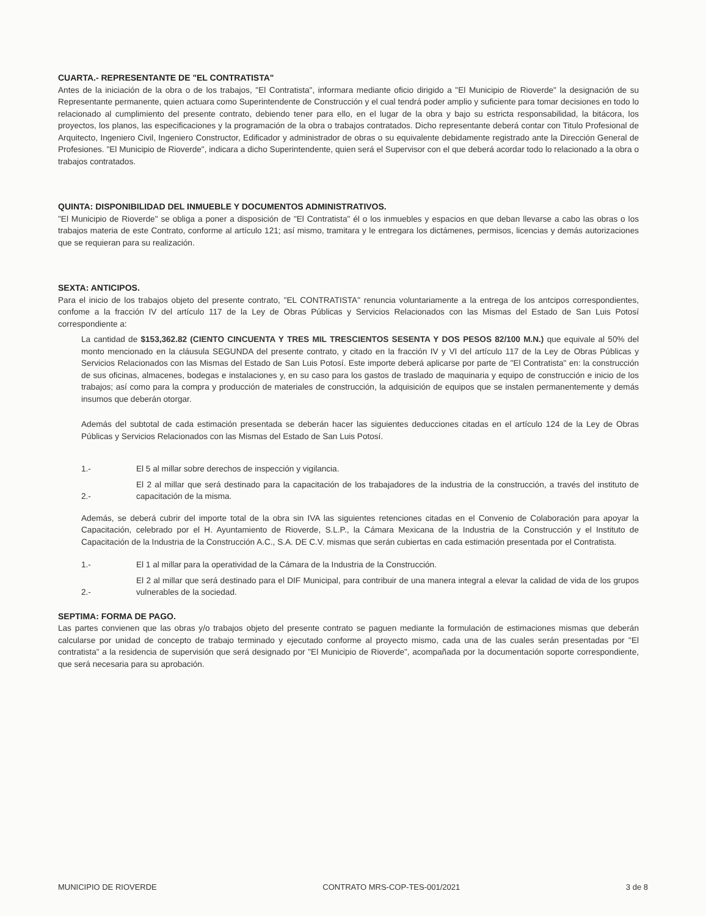CUARTA.- REPRESENTANTE DE "EL CONTRATISTA"
Antes de la iniciación de la obra o de los trabajos, "El Contratista", informara mediante oficio dirigido a "El Municipio de Rioverde" la designación de su Representante permanente, quien actuara como Superintendente de Construcción y el cual tendrá poder amplio y suficiente para tomar decisiones en todo lo relacionado al cumplimiento del presente contrato, debiendo tener para ello, en el lugar de la obra y bajo su estricta responsabilidad, la bitácora, los proyectos, los planos, las especificaciones y la programación de la obra o trabajos contratados. Dicho representante deberá contar con Titulo Profesional de Arquitecto, Ingeniero Civil, Ingeniero Constructor, Edificador y administrador de obras o su equivalente debidamente registrado ante la Dirección General de Profesiones. "El Municipio de Rioverde", indicara a dicho Superintendente, quien será el Supervisor con el que deberá acordar todo lo relacionado a la obra o trabajos contratados.
QUINTA: DISPONIBILIDAD DEL INMUEBLE Y DOCUMENTOS ADMINISTRATIVOS.
"El Municipio de Rioverde" se obliga a poner a disposición de "El Contratista" él o los inmuebles y espacios en que deban llevarse a cabo las obras o los trabajos materia de este Contrato, conforme al artículo 121; así mismo, tramitara y le entregara los dictámenes, permisos, licencias y demás autorizaciones que se requieran para su realización.
SEXTA: ANTICIPOS.
Para el inicio de los trabajos objeto del presente contrato, "EL CONTRATISTA" renuncia voluntariamente a la entrega de los antcipos correspondientes, confome a la fracción IV del artículo 117 de la Ley de Obras Públicas y Servicios Relacionados con las Mismas del Estado de San Luis Potosí correspondiente a:
La cantidad de $153,362.82 (CIENTO CINCUENTA Y TRES MIL TRESCIENTOS SESENTA Y DOS PESOS 82/100 M.N.) que equivale al 50% del monto mencionado en la cláusula SEGUNDA del presente contrato, y citado en la fracción IV y VI del artículo 117 de la Ley de Obras Públicas y Servicios Relacionados con las Mismas del Estado de San Luis Potosí. Este importe deberá aplicarse por parte de "El Contratista" en: la construcción de sus oficinas, almacenes, bodegas e instalaciones y, en su caso para los gastos de traslado de maquinaria y equipo de construcción e inicio de los trabajos; así como para la compra y producción de materiales de construcción, la adquisición de equipos que se instalen permanentemente y demás insumos que deberán otorgar.
Además del subtotal de cada estimación presentada se deberán hacer las siguientes deducciones citadas en el artículo 124 de la Ley de Obras Públicas y Servicios Relacionados con las Mismas del Estado de San Luis Potosí.
1.- El 5 al millar sobre derechos de inspección y vigilancia.
2.- El 2 al millar que será destinado para la capacitación de los trabajadores de la industria de la construcción, a través del instituto de capacitación de la misma.
Además, se deberá cubrir del importe total de la obra sin IVA las siguientes retenciones citadas en el Convenio de Colaboración para apoyar la Capacitación, celebrado por el H. Ayuntamiento de Rioverde, S.L.P., la Cámara Mexicana de la Industria de la Construcción y el Instituto de Capacitación de la Industria de la Construcción A.C., S.A. DE C.V. mismas que serán cubiertas en cada estimación presentada por el Contratista.
1.- El 1 al millar para la operatividad de la Cámara de la Industria de la Construcción.
2.- El 2 al millar que será destinado para el DIF Municipal, para contribuir de una manera integral a elevar la calidad de vida de los grupos vulnerables de la sociedad.
SEPTIMA: FORMA DE PAGO.
Las partes convienen que las obras y/o trabajos objeto del presente contrato se paguen mediante la formulación de estimaciones mismas que deberán calcularse por unidad de concepto de trabajo terminado y ejecutado conforme al proyecto mismo, cada una de las cuales serán presentadas por "El contratista" a la residencia de supervisión que será designado por "El Municipio de Rioverde", acompañada por la documentación soporte correspondiente, que será necesaria para su aprobación.
MUNICIPIO DE RIOVERDE CONTRATO MRS-COP-TES-001/2021 3 de 8